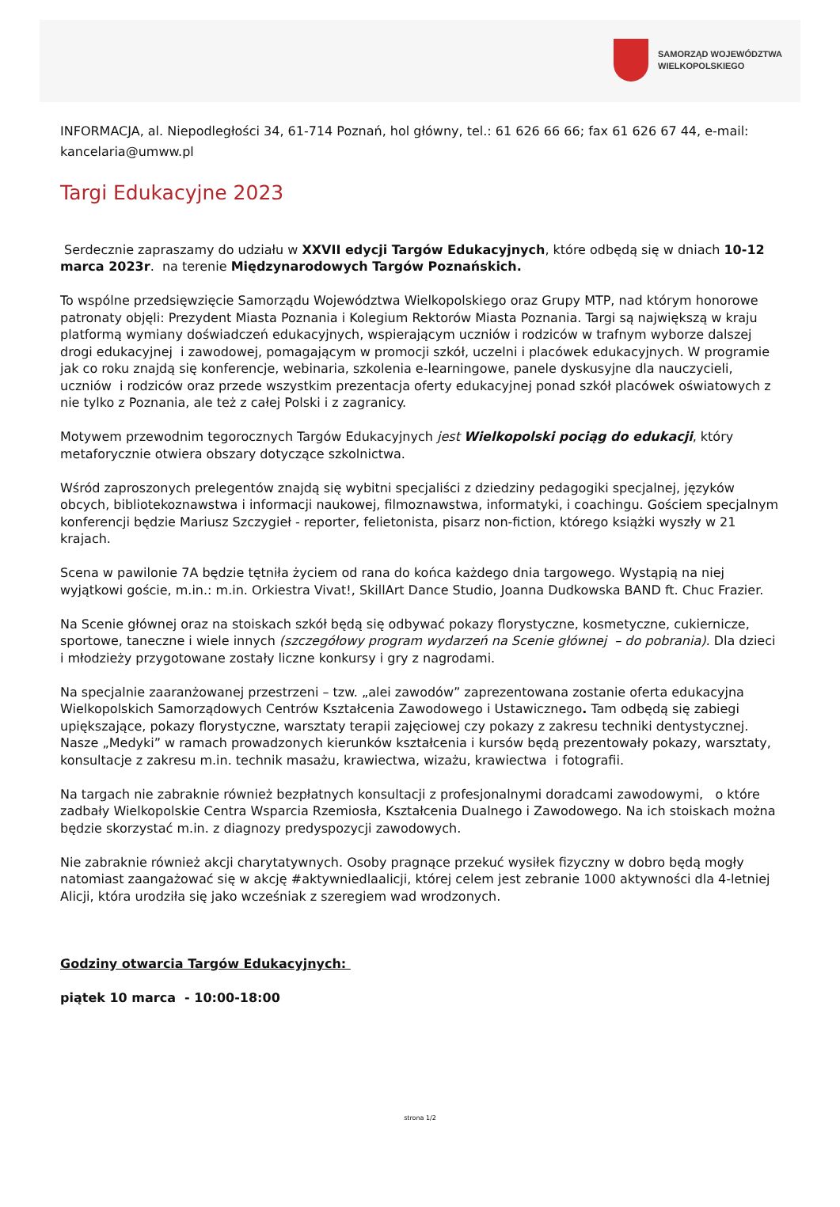SAMORZĄD WOJEWÓDZTWA
WIELKOPOLSKIEGO
INFORMACJA, al. Niepodległości 34, 61-714 Poznań, hol główny, tel.: 61 626 66 66; fax 61 626 67 44, e-mail: kancelaria@umww.pl
Targi Edukacyjne 2023
Serdecznie zapraszamy do udziału w XXVII edycji Targów Edukacyjnych, które odbędą się w dniach 10-12 marca 2023r. na terenie Międzynarodowych Targów Poznańskich.
To wspólne przedsięwzięcie Samorządu Województwa Wielkopolskiego oraz Grupy MTP, nad którym honorowe patronaty objęli: Prezydent Miasta Poznania i Kolegium Rektorów Miasta Poznania. Targi są największą w kraju platformą wymiany doświadczeń edukacyjnych, wspierającym uczniów i rodziców w trafnym wyborze dalszej drogi edukacyjnej i zawodowej, pomagającym w promocji szkół, uczelni i placówek edukacyjnych. W programie jak co roku znajdą się konferencje, webinaria, szkolenia e-learningowe, panele dyskusyjne dla nauczycieli, uczniów i rodziców oraz przede wszystkim prezentacja oferty edukacyjnej ponad szkół placówek oświatowych z nie tylko z Poznania, ale też z całej Polski i z zagranicy.
Motywem przewodnim tegorocznych Targów Edukacyjnych jest Wielkopolski pociąg do edukacji, który metaforycznie otwiera obszary dotyczące szkolnictwa.
Wśród zaproszonych prelegentów znajdą się wybitni specjaliści z dziedziny pedagogiki specjalnej, języków obcych, bibliotekoznawstwa i informacji naukowej, filmoznawstwa, informatyki, i coachingu. Gościem specjalnym konferencji będzie Mariusz Szczygieł - reporter, felietonista, pisarz non-fiction, którego książki wyszły w 21 krajach.
Scena w pawilonie 7A będzie tętniła życiem od rana do końca każdego dnia targowego. Wystąpią na niej wyjątkowi goście, m.in.: m.in. Orkiestra Vivat!, SkillArt Dance Studio, Joanna Dudkowska BAND ft. Chuc Frazier.
Na Scenie głównej oraz na stoiskach szkół będą się odbywać pokazy florystyczne, kosmetyczne, cukiernicze, sportowe, taneczne i wiele innych (szczegółowy program wydarzeń na Scenie głównej – do pobrania). Dla dzieci i młodzieży przygotowane zostały liczne konkursy i gry z nagrodami.
Na specjalnie zaaranżowanej przestrzeni – tzw. „alei zawodów” zaprezentowana zostanie oferta edukacyjna Wielkopolskich Samorządowych Centrów Kształcenia Zawodowego i Ustawicznego. Tam odbędą się zabiegi upiększające, pokazy florystyczne, warsztaty terapii zajęciowej czy pokazy z zakresu techniki dentystycznej. Nasze „Medyki” w ramach prowadzonych kierunków kształcenia i kursów będą prezentowały pokazy, warsztaty, konsultacje z zakresu m.in. technik masażu, krawiectwa, wizażu, krawiectwa i fotografii.
Na targach nie zabraknie również bezpłatnych konsultacji z profesjonalnymi doradcami zawodowymi, o które zadbały Wielkopolskie Centra Wsparcia Rzemiosła, Kształcenia Dualnego i Zawodowego. Na ich stoiskach można będzie skorzystać m.in. z diagnozy predyspozycji zawodowych.
Nie zabraknie również akcji charytatywnych. Osoby pragnące przekuć wysiłek fizyczny w dobro będą mogły natomiast zaangażować się w akcję #aktywniedlaalicji, której celem jest zebranie 1000 aktywności dla 4-letniej Alicji, która urodziła się jako wcześniak z szeregiem wad wrodzonych.
Godziny otwarcia Targów Edukacyjnych:
piątek 10 marca - 10:00-18:00
strona 1/2